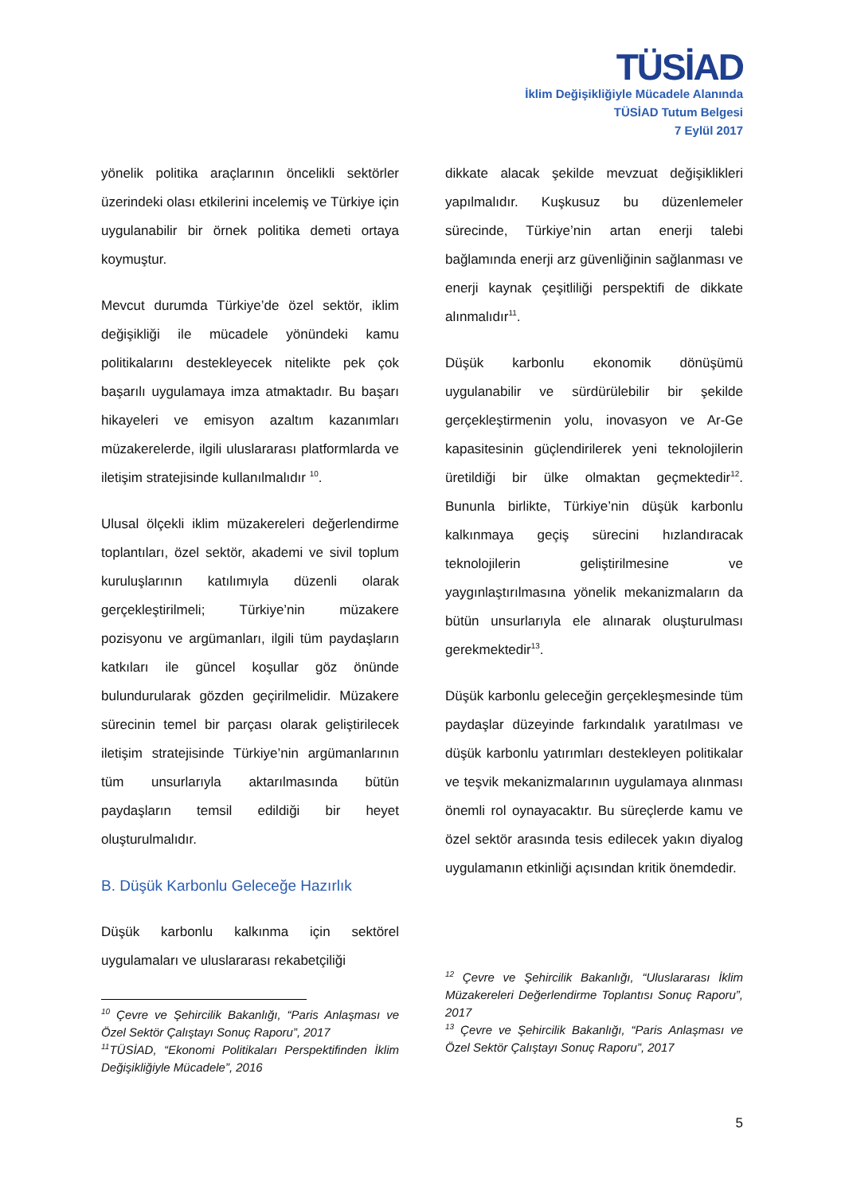TÜSİAD
İklim Değişikliğiyle Mücadele Alanında
TÜSİAD Tutum Belgesi
7 Eylül 2017
yönelik politika araçlarının öncelikli sektörler üzerindeki olası etkilerini incelemiş ve Türkiye için uygulanabilir bir örnek politika demeti ortaya koymuştur.
Mevcut durumda Türkiye’de özel sektör, iklim değişikliği ile mücadele yönündeki kamu politikalarını destekleyecek nitelikte pek çok başarılı uygulamaya imza atmaktadır. Bu başarı hikayeleri ve emisyon azaltım kazanımları müzakerelerde, ilgili uluslararası platformlarda ve iletişim stratejisinde kullanılmalıdır <sup>10</sup>.
Ulusal ölçekli iklim müzakereleri değerlendirme toplantıları, özel sektör, akademi ve sivil toplum kuruluşlarının katılımıyla düzenli olarak gerçekleştirilmeli; Türkiye’nin müzakere pozisyonu ve argümanları, ilgili tüm paydaşların katkıları ile güncel koşullar göz önünde bulundurularak gözden geçirilmelidir. Müzakere sürecinin temel bir parçası olarak geliştirilecek iletişim stratejisinde Türkiye’nin argümanlarının tüm unsurlarıyla aktarılmasında bütün paydaşların temsil edildiği bir heyet oluşturulmalıdır.
B. Düşük Karbonlu Geleceğe Hazırlık
Düşük karbonlu kalkınma için sektörel uygulamaları ve uluslararası rekabetçiliği
<sup>10</sup> Çevre ve Şehircilik Bakanlığı, “Paris Anlaşması ve Özel Sektör Çalıştayı Sonuç Raporu”, 2017
<sup>11</sup> TÜSİAD, “Ekonomi Politikaları Perspektifinden İklim Değişikliğiyle Mücadele”, 2016
dikkate alacak şekilde mevzuat değişiklikleri yapılmalıdır. Kuşkusuz bu düzenlemeler sürecinde, Türkiye’nin artan enerji talebi bağlamında enerji arz güvenliğinin sağlanması ve enerji kaynak çeşitliliği perspektifi de dikkate alınmalıdır<sup>11</sup>.
Düşük karbonlu ekonomik dönüşümü uygulanabilir ve sürdürülebilir bir şekilde gerçekleştirmenin yolu, inovasyon ve Ar-Ge kapasitesinin güçlendirilerek yeni teknolojilerin üretildiği bir ülke olmaktan geçmektedir<sup>12</sup>. Bununla birlikte, Türkiye’nin düşük karbonlu kalkınmaya geçiş sürecini hızlandıracak teknolojilerin geliştirilmesine ve yaygınlaştırılmasına yönelik mekanizmaların da bütün unsurlarıyla ele alınarak oluşturulması gerekmektedir<sup>13</sup>.
Düşük karbonlu geleceğin gerçekleşmesinde tüm paydaşlar düzeyinde farkındalık yaratılması ve düşük karbonlu yatırımları destekleyen politikalar ve teşvik mekanizmalarının uygulamaya alınması önemli rol oynayacaktır. Bu süreçlerde kamu ve özel sektör arasında tesis edilecek yakın diyalog uygulamanın etkinliği açısından kritik önemdedir.
<sup>12</sup> Çevre ve Şehircilik Bakanlığı, “Uluslararası İklim Müzakereleri Değerlendirme Toplantısı Sonuç Raporu”, 2017
<sup>13</sup> Çevre ve Şehircilik Bakanlığı, “Paris Anlaşması ve Özel Sektör Çalıştayı Sonuç Raporu”, 2017
5